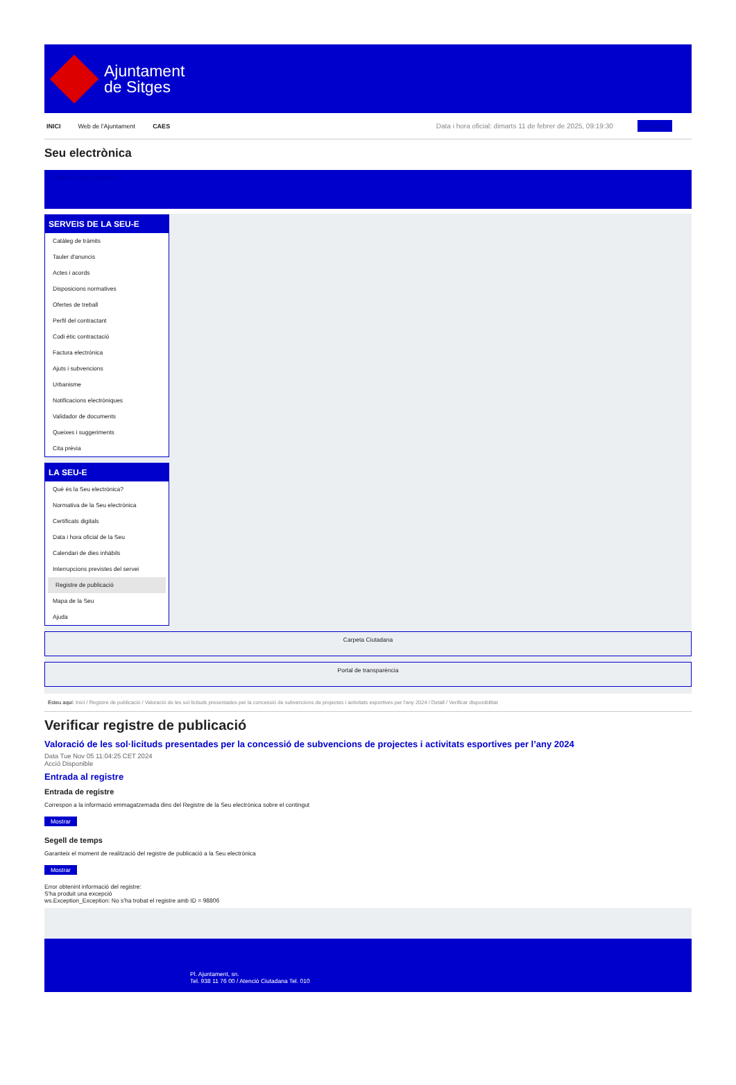Ajuntament
de Sitges
INICI Web de l'Ajuntament CAES Data i hora oficial: dimarts 11 de febrer de 2025, 09:19:30 Directorio
Seu electrònica
Obtenir còpia autèntica
SERVEIS DE LA SEU-E
Catàleg de tràmits
Tauler d'anuncis
Actes i acords
Disposicions normatives
Ofertes de treball
Perfil del contractant
Codi ètic contractació
Factura electrònica
Ajuts i subvencions
Urbanisme
Notificacions electròniques
Validador de documents
Queixes i suggeriments
Cita prèvia
LA SEU-E
Què és la Seu electrònica?
Normativa de la Seu electrònica
Certificats digitals
Data i hora oficial de la Seu
Calendari de dies inhàbils
Interrupcions previstes del servei
Registre de publicació
Mapa de la Seu
Ajuda
Carpeta Ciutadana
Portal de transparència
Esteu aquí: Inici / Registre de publicació / Valoració de les sol·licituds presentades per la concessió de subvencions de projectes i activitats esportives per l'any 2024 / Detall / Verificar disponibilitat
Verificar registre de publicació
Valoració de les sol·licituds presentades per la concessió de subvencions de projectes i activitats esportives per l’any 2024
Data Tue Nov 05 11:04:25 CET 2024
Acció Disponible
Entrada al registre
Entrada de registre
Correspon a la informació emmagatzemada dins del Registre de la Seu electrònica sobre el contingut
Mostrar
Segell de temps
Garanteix el moment de realització del registre de publicació a la Seu electrònica
Mostrar
Error obtenint informació del registre:
S'ha produit una excepció
ws.Exception_Exception: No s'ha trobat el registre amb ID = 98806
Pl. Ajuntament, sn.
Tel. 938 11 76 00 / Atenció Ciutadana Tel. 010